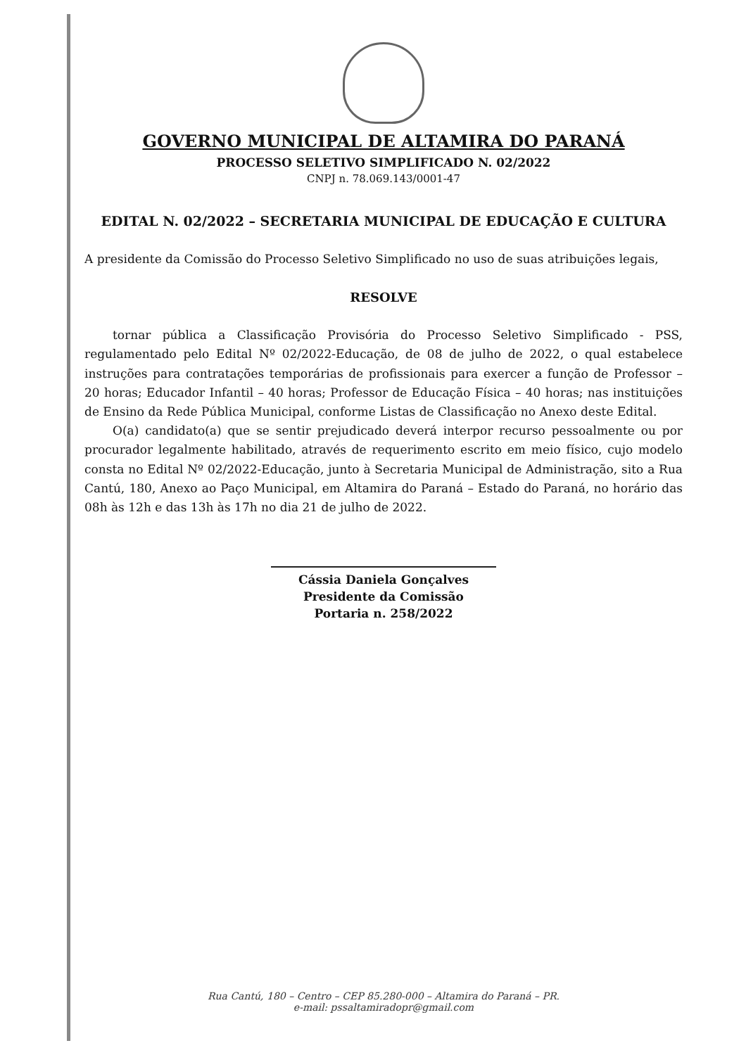GOVERNO MUNICIPAL DE ALTAMIRA DO PARANÁ
PROCESSO SELETIVO SIMPLIFICADO N. 02/2022
CNPJ n. 78.069.143/0001-47
EDITAL N. 02/2022 – SECRETARIA MUNICIPAL DE EDUCAÇÃO E CULTURA
A presidente da Comissão do Processo Seletivo Simplificado no uso de suas atribuições legais,
RESOLVE
tornar pública a Classificação Provisória do Processo Seletivo Simplificado - PSS, regulamentado pelo Edital Nº 02/2022-Educação, de 08 de julho de 2022, o qual estabelece instruções para contratações temporárias de profissionais para exercer a função de Professor – 20 horas; Educador Infantil – 40 horas; Professor de Educação Física – 40 horas; nas instituições de Ensino da Rede Pública Municipal, conforme Listas de Classificação no Anexo deste Edital.
O(a) candidato(a) que se sentir prejudicado deverá interpor recurso pessoalmente ou por procurador legalmente habilitado, através de requerimento escrito em meio físico, cujo modelo consta no Edital Nº 02/2022-Educação, junto à Secretaria Municipal de Administração, sito a Rua Cantú, 180, Anexo ao Paço Municipal, em Altamira do Paraná – Estado do Paraná, no horário das 08h às 12h e das 13h às 17h no dia 21 de julho de 2022.
Cássia Daniela Gonçalves
Presidente da Comissão
Portaria n. 258/2022
Rua Cantú, 180 – Centro – CEP 85.280-000 – Altamira do Paraná – PR.
e-mail: pssaltamiradopr@gmail.com